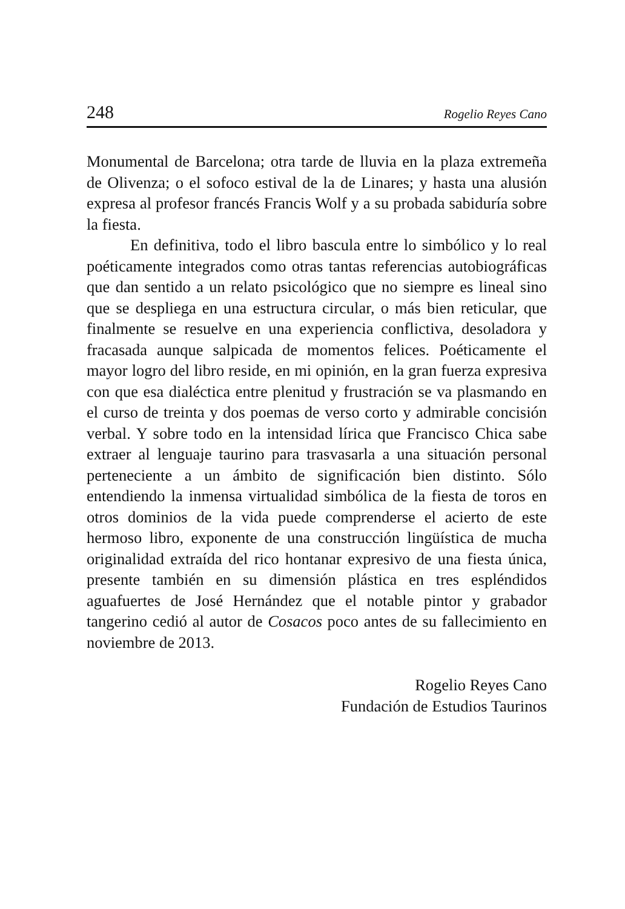248 Rogelio Reyes Cano
Monumental de Barcelona; otra tarde de lluvia en la plaza extremeña de Olivenza; o el sofoco estival de la de Linares; y hasta una alusión expresa al profesor francés Francis Wolf y a su probada sabiduría sobre la fiesta.
En definitiva, todo el libro bascula entre lo simbólico y lo real poéticamente integrados como otras tantas referencias autobiográficas que dan sentido a un relato psicológico que no siempre es lineal sino que se despliega en una estructura circular, o más bien reticular, que finalmente se resuelve en una experiencia conflictiva, desoladora y fracasada aunque salpicada de momentos felices. Poéticamente el mayor logro del libro reside, en mi opinión, en la gran fuerza expresiva con que esa dialéctica entre plenitud y frustración se va plasmando en el curso de treinta y dos poemas de verso corto y admirable concisión verbal. Y sobre todo en la intensidad lírica que Francisco Chica sabe extraer al lenguaje taurino para trasvasarla a una situación personal perteneciente a un ámbito de significación bien distinto. Sólo entendiendo la inmensa virtualidad simbólica de la fiesta de toros en otros dominios de la vida puede comprenderse el acierto de este hermoso libro, exponente de una construcción lingüística de mucha originalidad extraída del rico hontanar expresivo de una fiesta única, presente también en su dimensión plástica en tres espléndidos aguafuertes de José Hernández que el notable pintor y grabador tangerino cedió al autor de Cosacos poco antes de su fallecimiento en noviembre de 2013.
Rogelio Reyes Cano
Fundación de Estudios Taurinos